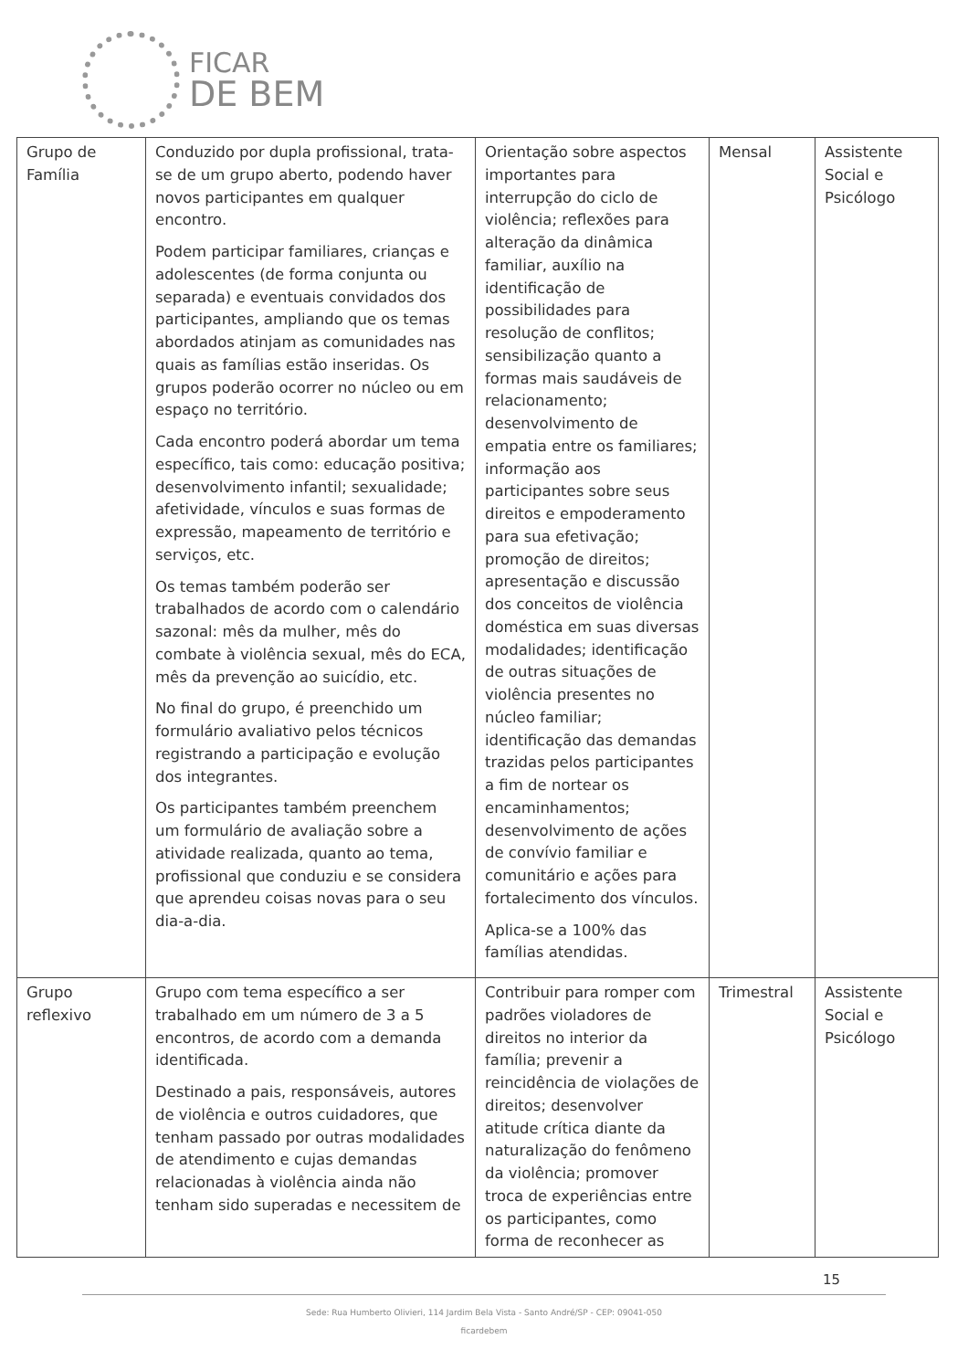FICAR
DE BEM
| Grupo de Família | Conduzido por dupla profissional, trata-se de um grupo aberto, podendo haver novos participantes em qualquer encontro. Podem participar familiares, crianças e adolescentes (de forma conjunta ou separada) e eventuais convidados dos participantes, ampliando que os temas abordados atinjam as comunidades nas quais as famílias estão inseridas. Os grupos poderão ocorrer no núcleo ou em espaço no território. Cada encontro poderá abordar um tema específico, tais como: educação positiva; desenvolvimento infantil; sexualidade; afetividade, vínculos e suas formas de expressão, mapeamento de território e serviços, etc. Os temas também poderão ser trabalhados de acordo com o calendário sazonal: mês da mulher, mês do combate à violência sexual, mês do ECA, mês da prevenção ao suicídio, etc. No final do grupo, é preenchido um formulário avaliativo pelos técnicos registrando a participação e evolução dos integrantes. Os participantes também preenchem um formulário de avaliação sobre a atividade realizada, quanto ao tema, profissional que conduziu e se considera que aprendeu coisas novas para o seu dia-a-dia. | Orientação sobre aspectos importantes para interrupção do ciclo de violência; reflexões para alteração da dinâmica familiar, auxílio na identificação de possibilidades para resolução de conflitos; sensibilização quanto a formas mais saudáveis de relacionamento; desenvolvimento de empatia entre os familiares; informação aos participantes sobre seus direitos e empoderamento para sua efetivação; promoção de direitos; apresentação e discussão dos conceitos de violência doméstica em suas diversas modalidades; identificação de outras situações de violência presentes no núcleo familiar; identificação das demandas trazidas pelos participantes a fim de nortear os encaminhamentos; desenvolvimento de ações de convívio familiar e comunitário e ações para fortalecimento dos vínculos. Aplica-se a 100% das famílias atendidas. | Mensal | Assistente Social e Psicólogo |
| Grupo reflexivo | Grupo com tema específico a ser trabalhado em um número de 3 a 5 encontros, de acordo com a demanda identificada. Destinado a pais, responsáveis, autores de violência e outros cuidadores, que tenham passado por outras modalidades de atendimento e cujas demandas relacionadas à violência ainda não tenham sido superadas e necessitem de | Contribuir para romper com padrões violadores de direitos no interior da família; prevenir a reincidência de violações de direitos; desenvolver atitude crítica diante da naturalização do fenômeno da violência; promover troca de experiências entre os participantes, como forma de reconhecer as | Trimestral | Assistente Social e Psicólogo |
15
Sede: Rua Humberto Olivieri, 114 Jardim Bela Vista - Santo André/SP - CEP: 09041-050
ficardebem